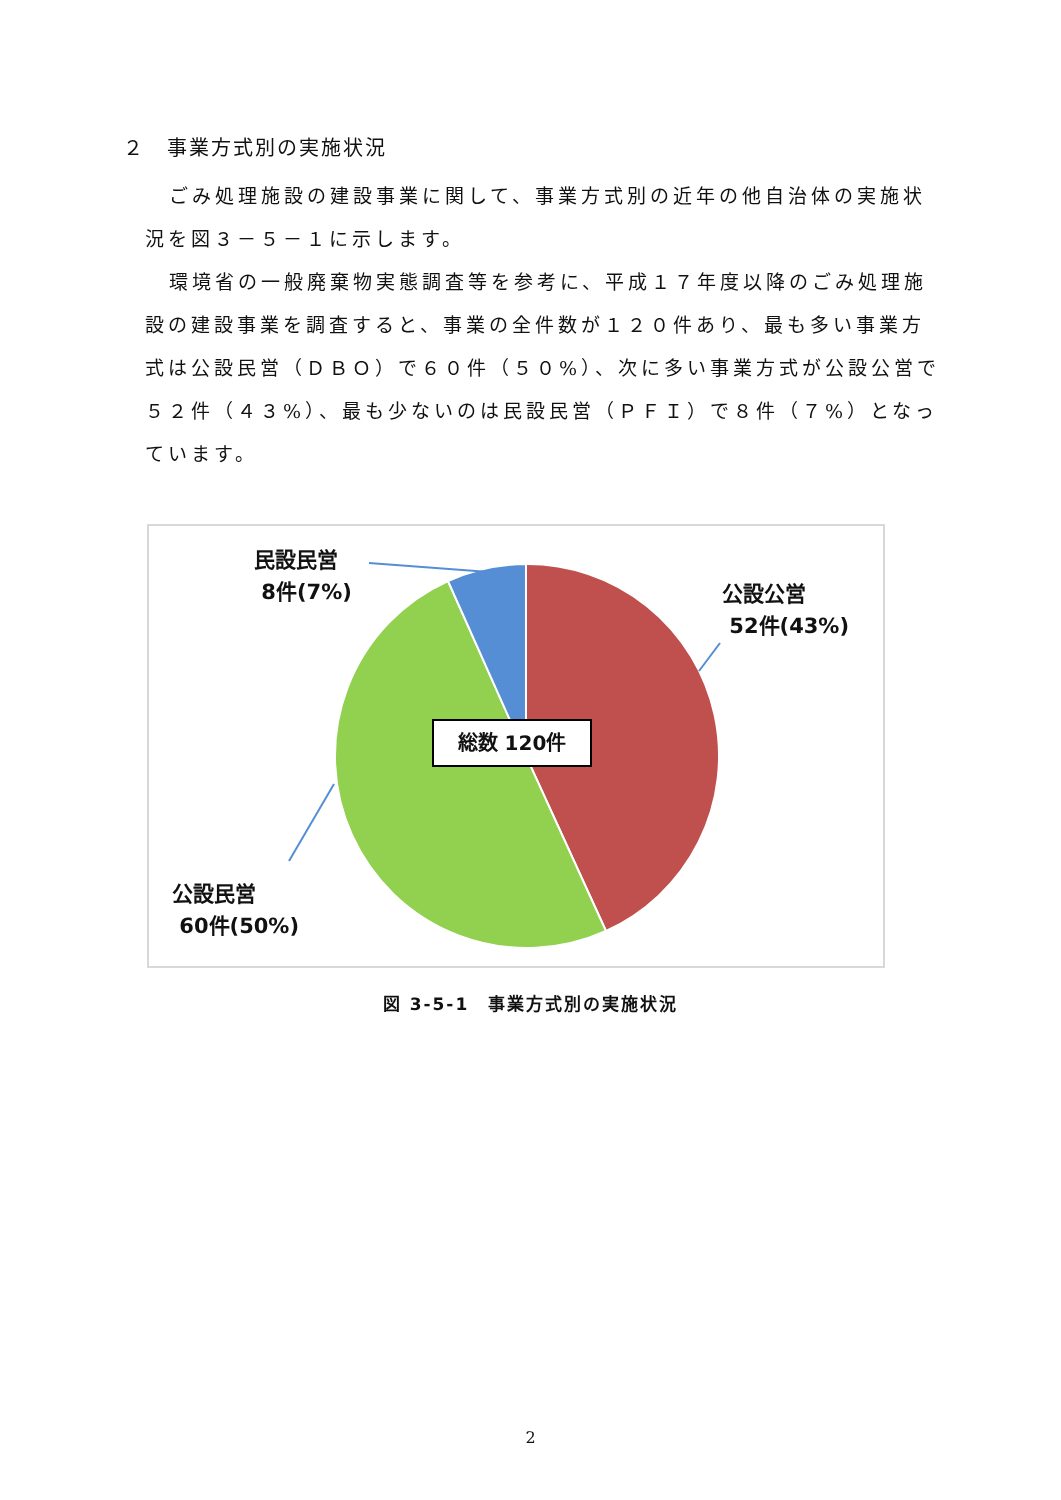２　事業方式別の実施状況
ごみ処理施設の建設事業に関して、事業方式別の近年の他自治体の実施状況を図３－５－１に示します。
環境省の一般廃棄物実態調査等を参考に、平成１７年度以降のごみ処理施設の建設事業を調査すると、事業の全件数が１２０件あり、最も多い事業方式は公設民営（ＤＢＯ）で６０件（５０%）、次に多い事業方式が公設公営で５２件（４３%）、最も少ないのは民設民営（ＰＦＩ）で８件（７%）となっています。
民設民営
8件(7%)
公設公営
52件(43%)
公設民営
60件(50%)
総数 120件
図 3-5-1　事業方式別の実施状況
2